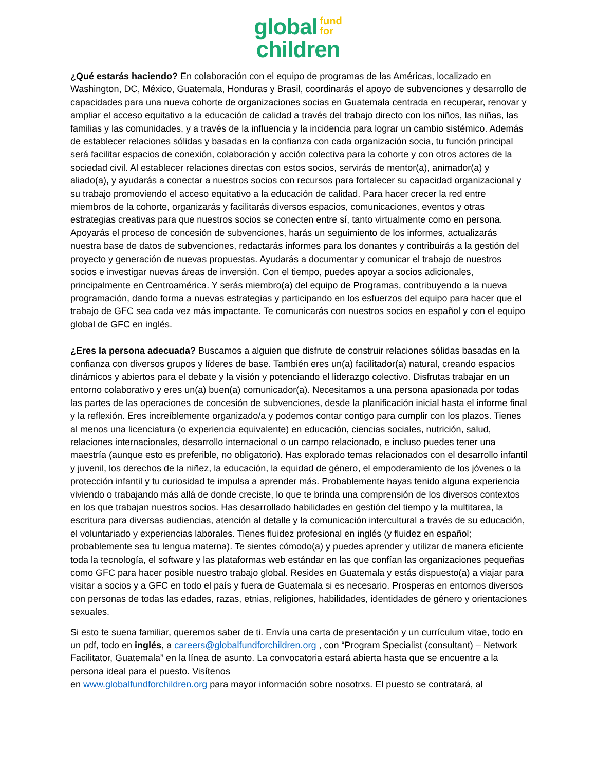global fund
for
children
¿Qué estarás haciendo? En colaboración con el equipo de programas de las Américas, localizado en Washington, DC, México, Guatemala, Honduras y Brasil, coordinarás el apoyo de subvenciones y desarrollo de capacidades para una nueva cohorte de organizaciones socias en Guatemala centrada en recuperar, renovar y ampliar el acceso equitativo a la educación de calidad a través del trabajo directo con los niños, las niñas, las familias y las comunidades, y a través de la influencia y la incidencia para lograr un cambio sistémico. Además de establecer relaciones sólidas y basadas en la confianza con cada organización socia, tu función principal será facilitar espacios de conexión, colaboración y acción colectiva para la cohorte y con otros actores de la sociedad civil. Al establecer relaciones directas con estos socios, servirás de mentor(a), animador(a) y aliado(a), y ayudarás a conectar a nuestros socios con recursos para fortalecer su capacidad organizacional y su trabajo promoviendo el acceso equitativo a la educación de calidad. Para hacer crecer la red entre miembros de la cohorte, organizarás y facilitarás diversos espacios, comunicaciones, eventos y otras estrategias creativas para que nuestros socios se conecten entre sí, tanto virtualmente como en persona. Apoyarás el proceso de concesión de subvenciones, harás un seguimiento de los informes, actualizarás nuestra base de datos de subvenciones, redactarás informes para los donantes y contribuirás a la gestión del proyecto y generación de nuevas propuestas. Ayudarás a documentar y comunicar el trabajo de nuestros socios e investigar nuevas áreas de inversión. Con el tiempo, puedes apoyar a socios adicionales, principalmente en Centroamérica. Y serás miembro(a) del equipo de Programas, contribuyendo a la nueva programación, dando forma a nuevas estrategias y participando en los esfuerzos del equipo para hacer que el trabajo de GFC sea cada vez más impactante. Te comunicarás con nuestros socios en español y con el equipo global de GFC en inglés.
¿Eres la persona adecuada? Buscamos a alguien que disfrute de construir relaciones sólidas basadas en la confianza con diversos grupos y líderes de base. También eres un(a) facilitador(a) natural, creando espacios dinámicos y abiertos para el debate y la visión y potenciando el liderazgo colectivo. Disfrutas trabajar en un entorno colaborativo y eres un(a) buen(a) comunicador(a). Necesitamos a una persona apasionada por todas las partes de las operaciones de concesión de subvenciones, desde la planificación inicial hasta el informe final y la reflexión. Eres increíblemente organizado/a y podemos contar contigo para cumplir con los plazos. Tienes al menos una licenciatura (o experiencia equivalente) en educación, ciencias sociales, nutrición, salud, relaciones internacionales, desarrollo internacional o un campo relacionado, e incluso puedes tener una maestría (aunque esto es preferible, no obligatorio). Has explorado temas relacionados con el desarrollo infantil y juvenil, los derechos de la niñez, la educación, la equidad de género, el empoderamiento de los jóvenes o la protección infantil y tu curiosidad te impulsa a aprender más. Probablemente hayas tenido alguna experiencia viviendo o trabajando más allá de donde creciste, lo que te brinda una comprensión de los diversos contextos en los que trabajan nuestros socios. Has desarrollado habilidades en gestión del tiempo y la multitarea, la escritura para diversas audiencias, atención al detalle y la comunicación intercultural a través de su educación, el voluntariado y experiencias laborales. Tienes fluidez profesional en inglés (y fluidez en español; probablemente sea tu lengua materna). Te sientes cómodo(a) y puedes aprender y utilizar de manera eficiente toda la tecnología, el software y las plataformas web estándar en las que confían las organizaciones pequeñas como GFC para hacer posible nuestro trabajo global. Resides en Guatemala y estás dispuesto(a) a viajar para visitar a socios y a GFC en todo el país y fuera de Guatemala si es necesario. Prosperas en entornos diversos con personas de todas las edades, razas, etnias, religiones, habilidades, identidades de género y orientaciones sexuales.
Si esto te suena familiar, queremos saber de ti. Envía una carta de presentación y un currículum vitae, todo en un pdf, todo en inglés, a careers@globalfundforchildren.org , con “Program Specialist (consultant) – Network Facilitator, Guatemala” en la línea de asunto. La convocatoria estará abierta hasta que se encuentre a la persona ideal para el puesto. Visítenos
en www.globalfundforchildren.org para mayor información sobre nosotrxs. El puesto se contratará, al